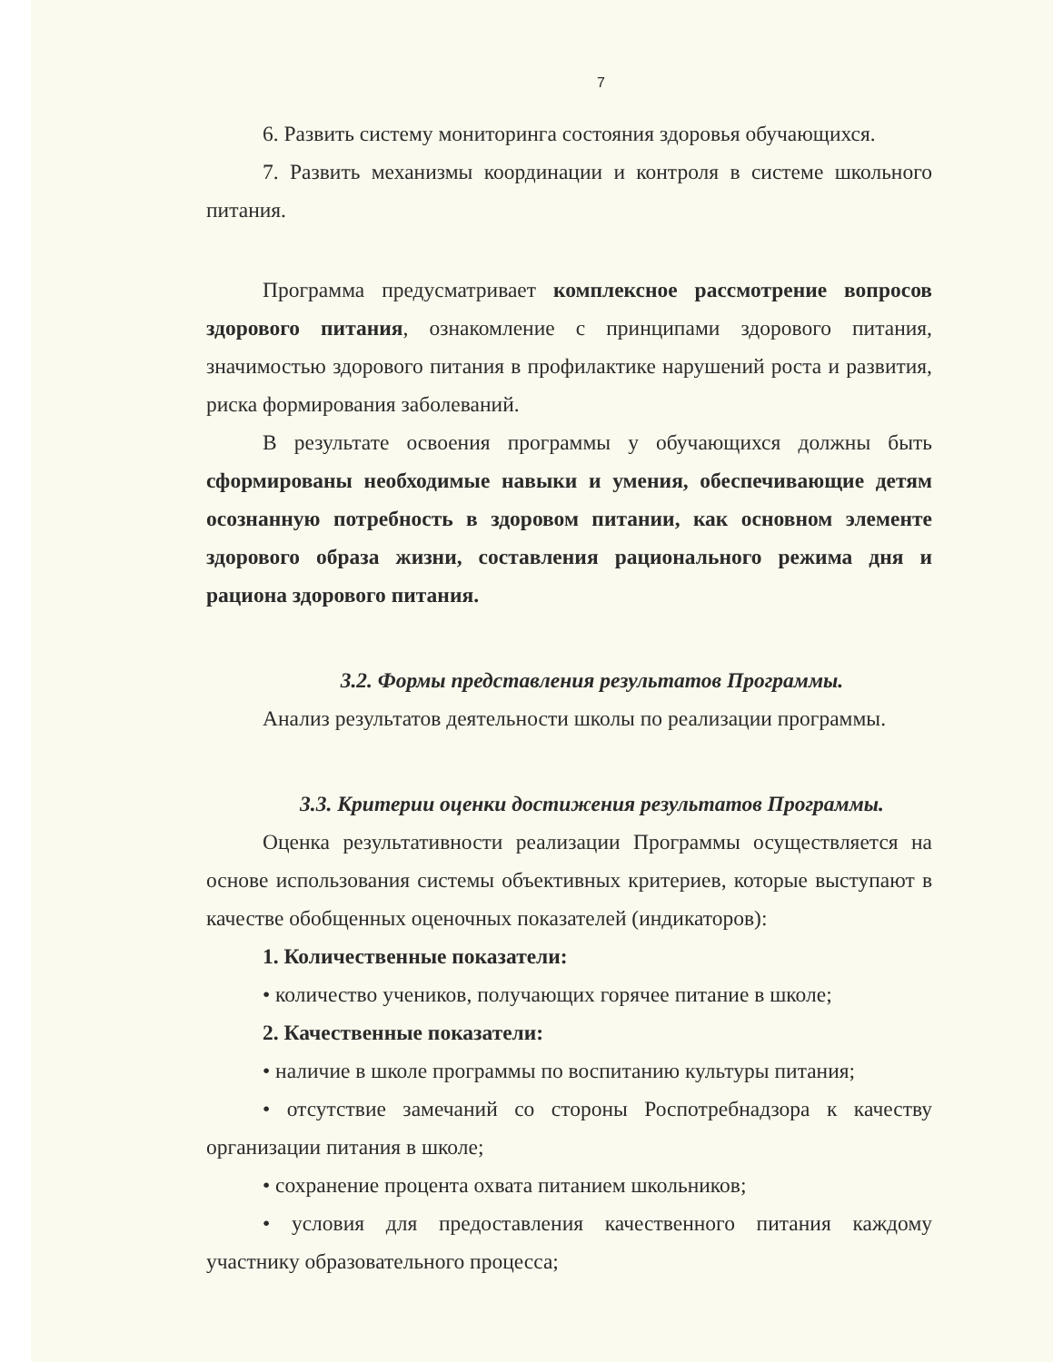7
6. Развить систему мониторинга состояния здоровья обучающихся.
7. Развить механизмы координации и контроля в системе школьного питания.
Программа предусматривает комплексное рассмотрение вопросов здорового питания, ознакомление с принципами здорового питания, значимостью здорового питания в профилактике нарушений роста и развития, риска формирования заболеваний.
В результате освоения программы у обучающихся должны быть сформированы необходимые навыки и умения, обеспечивающие детям осознанную потребность в здоровом питании, как основном элементе здорового образа жизни, составления рационального режима дня и рациона здорового питания.
3.2. Формы представления результатов Программы.
Анализ результатов деятельности школы по реализации программы.
3.3. Критерии оценки достижения результатов Программы.
Оценка результативности реализации Программы осуществляется на основе использования системы объективных критериев, которые выступают в качестве обобщенных оценочных показателей (индикаторов):
1. Количественные показатели:
• количество учеников, получающих горячее питание в школе;
2. Качественные показатели:
• наличие в школе программы по воспитанию культуры питания;
• отсутствие замечаний со стороны Роспотребнадзора к качеству организации питания в школе;
• сохранение процента охвата питанием школьников;
• условия для предоставления качественного питания каждому участнику образовательного процесса;